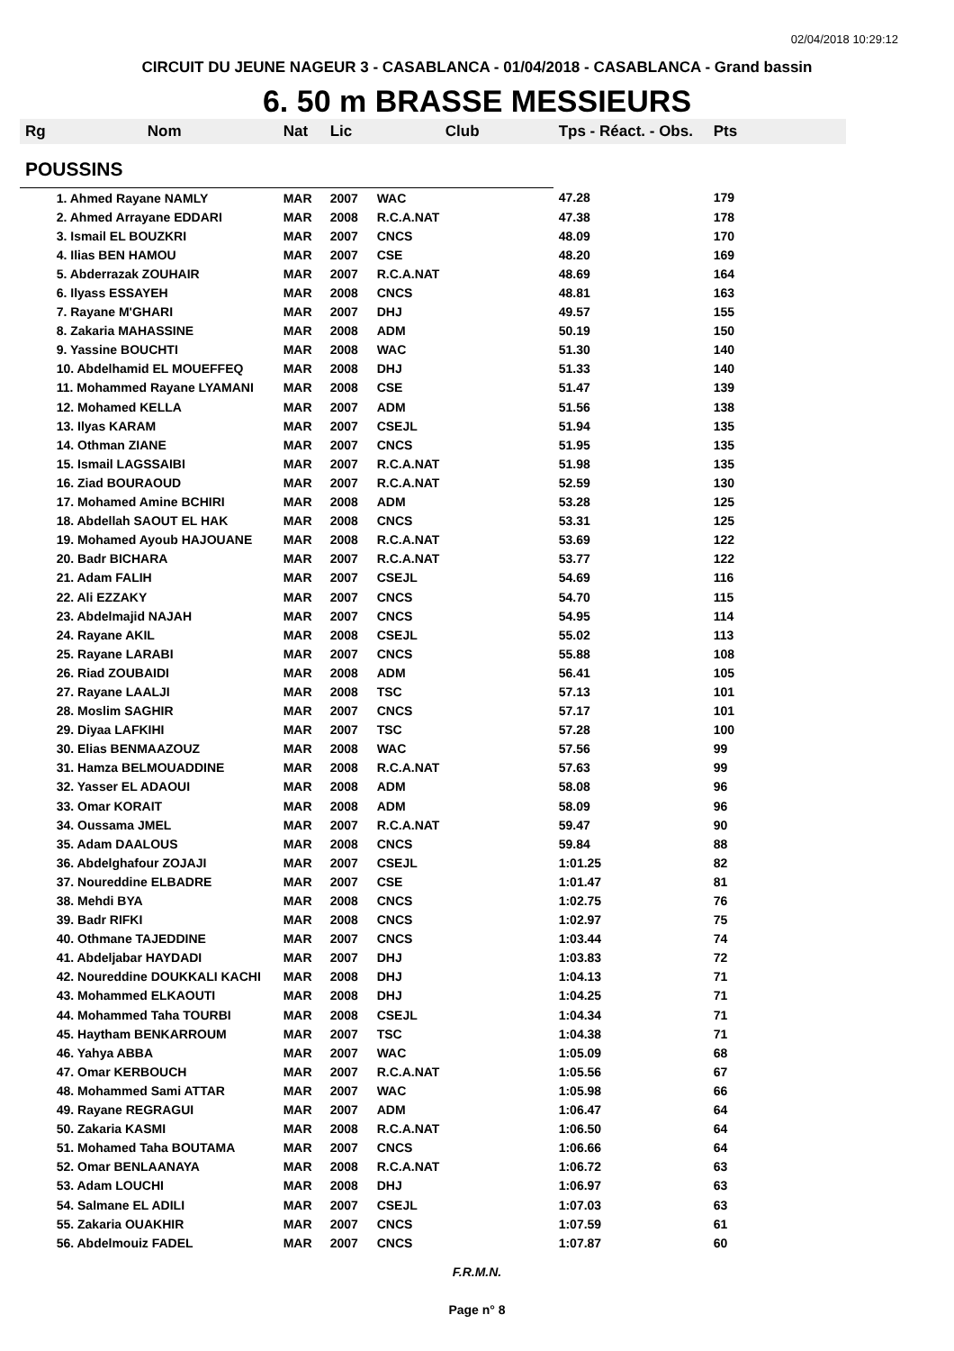02/04/2018 10:29:12
CIRCUIT DU JEUNE NAGEUR 3 - CASABLANCA - 01/04/2018 - CASABLANCA - Grand bassin
6. 50 m BRASSE MESSIEURS
| Rg | Nom | Nat | Lic | Club | Tps - Réact. - Obs. | Pts |
| --- | --- | --- | --- | --- | --- | --- |
| POUSSINS | | | | | | |
| | 1. Ahmed Rayane NAMLY | MAR | 2007 | WAC | 47.28 | 179 |
| | 2. Ahmed Arrayane EDDARI | MAR | 2008 | R.C.A.NAT | 47.38 | 178 |
| | 3. Ismail EL BOUZKRI | MAR | 2007 | CNCS | 48.09 | 170 |
| | 4. Ilias BEN HAMOU | MAR | 2007 | CSE | 48.20 | 169 |
| | 5. Abderrazak ZOUHAIR | MAR | 2007 | R.C.A.NAT | 48.69 | 164 |
| | 6. Ilyass ESSAYEH | MAR | 2008 | CNCS | 48.81 | 163 |
| | 7. Rayane M'GHARI | MAR | 2007 | DHJ | 49.57 | 155 |
| | 8. Zakaria MAHASSINE | MAR | 2008 | ADM | 50.19 | 150 |
| | 9. Yassine BOUCHTI | MAR | 2008 | WAC | 51.30 | 140 |
| | 10. Abdelhamid EL MOUEFFEQ | MAR | 2008 | DHJ | 51.33 | 140 |
| | 11. Mohammed Rayane LYAMANI | MAR | 2008 | CSE | 51.47 | 139 |
| | 12. Mohamed KELLA | MAR | 2007 | ADM | 51.56 | 138 |
| | 13. Ilyas KARAM | MAR | 2007 | CSEJL | 51.94 | 135 |
| | 14. Othman ZIANE | MAR | 2007 | CNCS | 51.95 | 135 |
| | 15. Ismail LAGSSAIBI | MAR | 2007 | R.C.A.NAT | 51.98 | 135 |
| | 16. Ziad BOURAOUD | MAR | 2007 | R.C.A.NAT | 52.59 | 130 |
| | 17. Mohamed Amine BCHIRI | MAR | 2008 | ADM | 53.28 | 125 |
| | 18. Abdellah SAOUT EL HAK | MAR | 2008 | CNCS | 53.31 | 125 |
| | 19. Mohamed Ayoub HAJOUANE | MAR | 2008 | R.C.A.NAT | 53.69 | 122 |
| | 20. Badr BICHARA | MAR | 2007 | R.C.A.NAT | 53.77 | 122 |
| | 21. Adam FALIH | MAR | 2007 | CSEJL | 54.69 | 116 |
| | 22. Ali EZZAKY | MAR | 2007 | CNCS | 54.70 | 115 |
| | 23. Abdelmajid NAJAH | MAR | 2007 | CNCS | 54.95 | 114 |
| | 24. Rayane AKIL | MAR | 2008 | CSEJL | 55.02 | 113 |
| | 25. Rayane LARABI | MAR | 2007 | CNCS | 55.88 | 108 |
| | 26. Riad ZOUBAIDI | MAR | 2008 | ADM | 56.41 | 105 |
| | 27. Rayane LAALJI | MAR | 2008 | TSC | 57.13 | 101 |
| | 28. Moslim SAGHIR | MAR | 2007 | CNCS | 57.17 | 101 |
| | 29. Diyaa LAFKIHI | MAR | 2007 | TSC | 57.28 | 100 |
| | 30. Elias BENMAAZOUZ | MAR | 2008 | WAC | 57.56 | 99 |
| | 31. Hamza BELMOUADDINE | MAR | 2008 | R.C.A.NAT | 57.63 | 99 |
| | 32. Yasser EL ADAOUI | MAR | 2008 | ADM | 58.08 | 96 |
| | 33. Omar KORAIT | MAR | 2008 | ADM | 58.09 | 96 |
| | 34. Oussama JMEL | MAR | 2007 | R.C.A.NAT | 59.47 | 90 |
| | 35. Adam DAALOUS | MAR | 2008 | CNCS | 59.84 | 88 |
| | 36. Abdelghafour ZOJAJI | MAR | 2007 | CSEJL | 1:01.25 | 82 |
| | 37. Noureddine ELBADRE | MAR | 2007 | CSE | 1:01.47 | 81 |
| | 38. Mehdi BYA | MAR | 2008 | CNCS | 1:02.75 | 76 |
| | 39. Badr RIFKI | MAR | 2008 | CNCS | 1:02.97 | 75 |
| | 40. Othmane TAJEDDINE | MAR | 2007 | CNCS | 1:03.44 | 74 |
| | 41. Abdeljabar HAYDADI | MAR | 2007 | DHJ | 1:03.83 | 72 |
| | 42. Noureddine DOUKKALI KACHI | MAR | 2008 | DHJ | 1:04.13 | 71 |
| | 43. Mohammed ELKAOUTI | MAR | 2008 | DHJ | 1:04.25 | 71 |
| | 44. Mohammed Taha TOURBI | MAR | 2008 | CSEJL | 1:04.34 | 71 |
| | 45. Haytham BENKARROUM | MAR | 2007 | TSC | 1:04.38 | 71 |
| | 46. Yahya ABBA | MAR | 2007 | WAC | 1:05.09 | 68 |
| | 47. Omar KERBOUCH | MAR | 2007 | R.C.A.NAT | 1:05.56 | 67 |
| | 48. Mohammed Sami ATTAR | MAR | 2007 | WAC | 1:05.98 | 66 |
| | 49. Rayane REGRAGUI | MAR | 2007 | ADM | 1:06.47 | 64 |
| | 50. Zakaria KASMI | MAR | 2008 | R.C.A.NAT | 1:06.50 | 64 |
| | 51. Mohamed Taha BOUTAMA | MAR | 2007 | CNCS | 1:06.66 | 64 |
| | 52. Omar BENLAANAYA | MAR | 2008 | R.C.A.NAT | 1:06.72 | 63 |
| | 53. Adam LOUCHI | MAR | 2008 | DHJ | 1:06.97 | 63 |
| | 54. Salmane EL ADILI | MAR | 2007 | CSEJL | 1:07.03 | 63 |
| | 55. Zakaria OUAKHIR | MAR | 2007 | CNCS | 1:07.59 | 61 |
| | 56. Abdelmouiz FADEL | MAR | 2007 | CNCS | 1:07.87 | 60 |
F.R.M.N.
Page n° 8